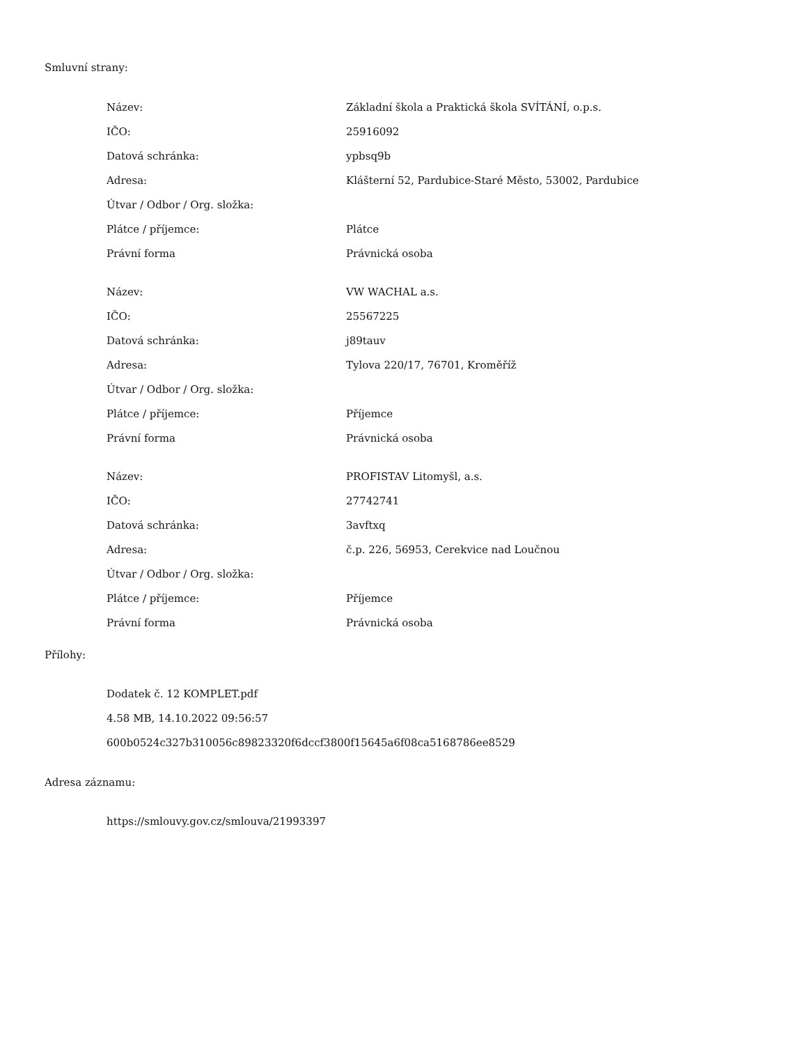Smluvní strany:
| Název: | Základní škola a Praktická škola SVÍTÁNÍ, o.p.s. |
| IČO: | 25916092 |
| Datová schránka: | ypbsq9b |
| Adresa: | Klášterní 52, Pardubice-Staré Město, 53002, Pardubice |
| Útvar / Odbor / Org. složka: | |
| Plátce / příjemce: | Plátce |
| Právní forma | Právnická osoba |
| Název: | VW WACHAL a.s. |
| IČO: | 25567225 |
| Datová schránka: | j89tauv |
| Adresa: | Tylova 220/17, 76701, Kroměříž |
| Útvar / Odbor / Org. složka: | |
| Plátce / příjemce: | Příjemce |
| Právní forma | Právnická osoba |
| Název: | PROFISTAV Litomyšl, a.s. |
| IČO: | 27742741 |
| Datová schránka: | 3avftxq |
| Adresa: | č.p. 226, 56953, Cerekvice nad Loučnou |
| Útvar / Odbor / Org. složka: | |
| Plátce / příjemce: | Příjemce |
| Právní forma | Právnická osoba |
Přílohy:
Dodatek č. 12 KOMPLET.pdf
4.58 MB, 14.10.2022 09:56:57
600b0524c327b310056c89823320f6dccf3800f15645a6f08ca5168786ee8529
Adresa záznamu:
https://smlouvy.gov.cz/smlouva/21993397